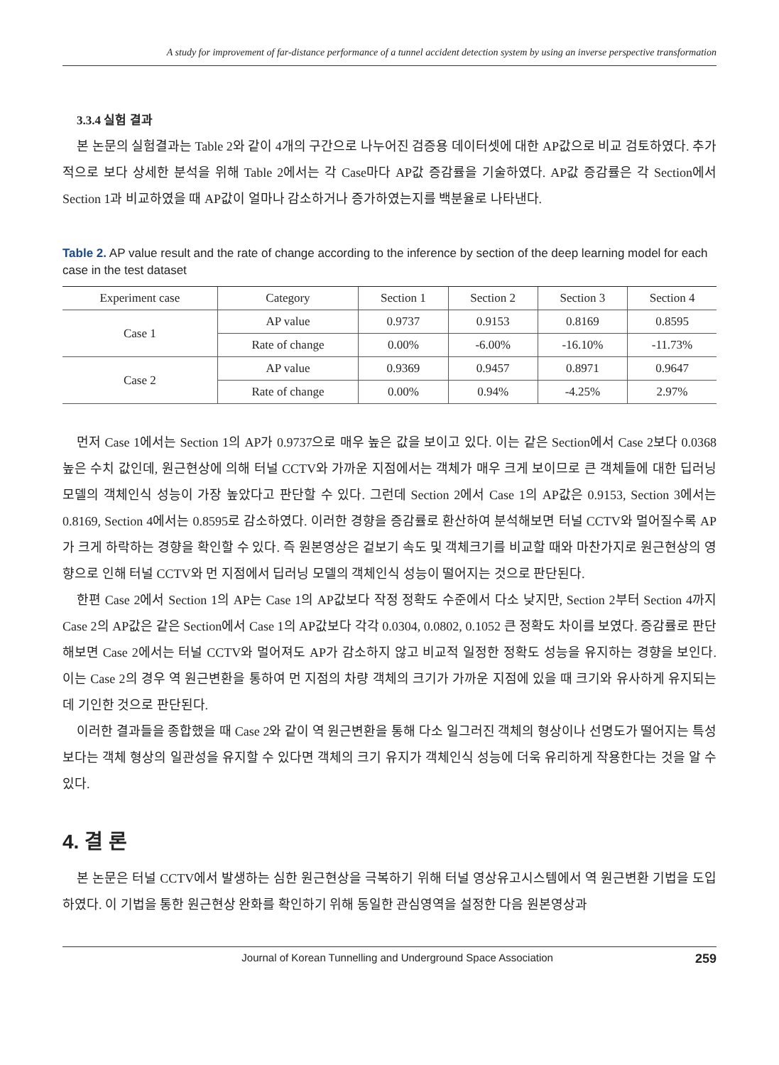A study for improvement of far-distance performance of a tunnel accident detection system by using an inverse perspective transformation
3.3.4 실험 결과
본 논문의 실험결과는 Table 2와 같이 4개의 구간으로 나누어진 검증용 데이터셋에 대한 AP값으로 비교 검토하였다. 추가적으로 보다 상세한 분석을 위해 Table 2에서는 각 Case마다 AP값 증감률을 기술하였다. AP값 증감률은 각 Section에서 Section 1과 비교하였을 때 AP값이 얼마나 감소하거나 증가하였는지를 백분율로 나타낸다.
Table 2. AP value result and the rate of change according to the inference by section of the deep learning model for each case in the test dataset
| Experiment case | Category | Section 1 | Section 2 | Section 3 | Section 4 |
| --- | --- | --- | --- | --- | --- |
| Case 1 | AP value | 0.9737 | 0.9153 | 0.8169 | 0.8595 |
| | Rate of change | 0.00% | -6.00% | -16.10% | -11.73% |
| Case 2 | AP value | 0.9369 | 0.9457 | 0.8971 | 0.9647 |
| | Rate of change | 0.00% | 0.94% | -4.25% | 2.97% |
먼저 Case 1에서는 Section 1의 AP가 0.9737으로 매우 높은 값을 보이고 있다. 이는 같은 Section에서 Case 2보다 0.0368 높은 수치 값인데, 원근현상에 의해 터널 CCTV와 가까운 지점에서는 객체가 매우 크게 보이므로 큰 객체들에 대한 딥러닝 모델의 객체인식 성능이 가장 높았다고 판단할 수 있다. 그런데 Section 2에서 Case 1의 AP값은 0.9153, Section 3에서는 0.8169, Section 4에서는 0.8595로 감소하였다. 이러한 경향을 증감률로 환산하여 분석해보면 터널 CCTV와 멀어질수록 AP가 크게 하락하는 경향을 확인할 수 있다. 즉 원본영상은 겉보기 속도 및 객체크기를 비교할 때와 마찬가지로 원근현상의 영향으로 인해 터널 CCTV와 먼 지점에서 딥러닝 모델의 객체인식 성능이 떨어지는 것으로 판단된다.
한편 Case 2에서 Section 1의 AP는 Case 1의 AP값보다 작정 정확도 수준에서 다소 낮지만, Section 2부터 Section 4까지 Case 2의 AP값은 같은 Section에서 Case 1의 AP값보다 각각 0.0304, 0.0802, 0.1052 큰 정확도 차이를 보였다. 증감률로 판단해보면 Case 2에서는 터널 CCTV와 멀어져도 AP가 감소하지 않고 비교적 일정한 정확도 성능을 유지하는 경향을 보인다. 이는 Case 2의 경우 역 원근변환을 통하여 먼 지점의 차량 객체의 크기가 가까운 지점에 있을 때 크기와 유사하게 유지되는데 기인한 것으로 판단된다.
이러한 결과들을 종합했을 때 Case 2와 같이 역 원근변환을 통해 다소 일그러진 객체의 형상이나 선명도가 떨어지는 특성 보다는 객체 형상의 일관성을 유지할 수 있다면 객체의 크기 유지가 객체인식 성능에 더욱 유리하게 작용한다는 것을 알 수 있다.
4. 결 론
본 논문은 터널 CCTV에서 발생하는 심한 원근현상을 극복하기 위해 터널 영상유고시스템에서 역 원근변환 기법을 도입하였다. 이 기법을 통한 원근현상 완화를 확인하기 위해 동일한 관심영역을 설정한 다음 원본영상과
Journal of Korean Tunnelling and Underground Space Association 259